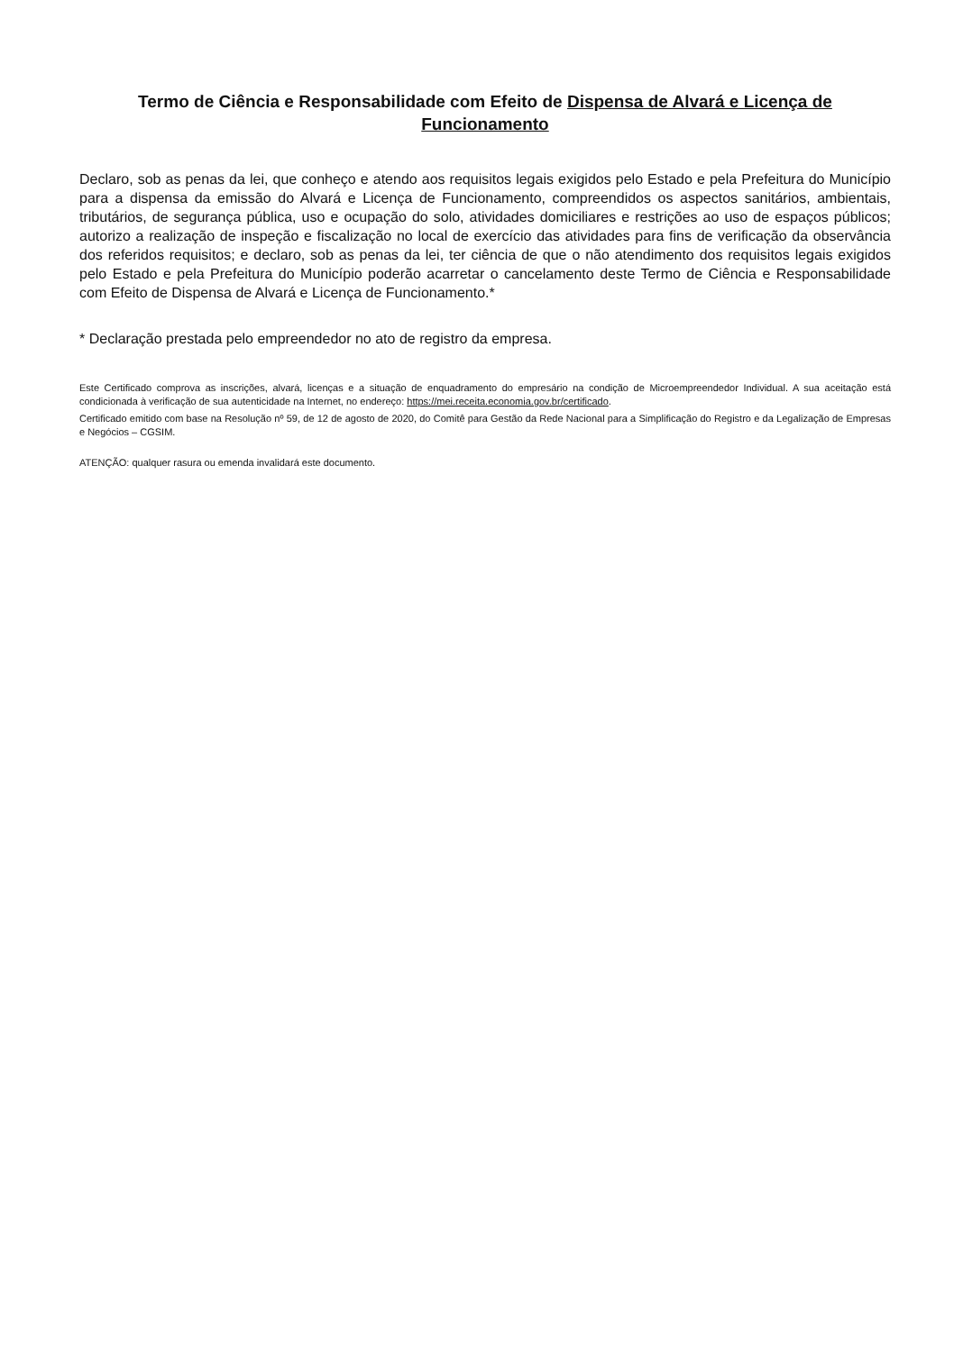Termo de Ciência e Responsabilidade com Efeito de Dispensa de Alvará e Licença de Funcionamento
Declaro, sob as penas da lei, que conheço e atendo aos requisitos legais exigidos pelo Estado e pela Prefeitura do Município para a dispensa da emissão do Alvará e Licença de Funcionamento, compreendidos os aspectos sanitários, ambientais, tributários, de segurança pública, uso e ocupação do solo, atividades domiciliares e restrições ao uso de espaços públicos; autorizo a realização de inspeção e fiscalização no local de exercício das atividades para fins de verificação da observância dos referidos requisitos; e declaro, sob as penas da lei, ter ciência de que o não atendimento dos requisitos legais exigidos pelo Estado e pela Prefeitura do Município poderão acarretar o cancelamento deste Termo de Ciência e Responsabilidade com Efeito de Dispensa de Alvará e Licença de Funcionamento.*
* Declaração prestada pelo empreendedor no ato de registro da empresa.
Este Certificado comprova as inscrições, alvará, licenças e a situação de enquadramento do empresário na condição de Microempreendedor Individual. A sua aceitação está condicionada à verificação de sua autenticidade na Internet, no endereço: https://mei.receita.economia.gov.br/certificado.
Certificado emitido com base na Resolução nº 59, de 12 de agosto de 2020, do Comitê para Gestão da Rede Nacional para a Simplificação do Registro e da Legalização de Empresas e Negócios – CGSIM.
ATENÇÃO: qualquer rasura ou emenda invalidará este documento.